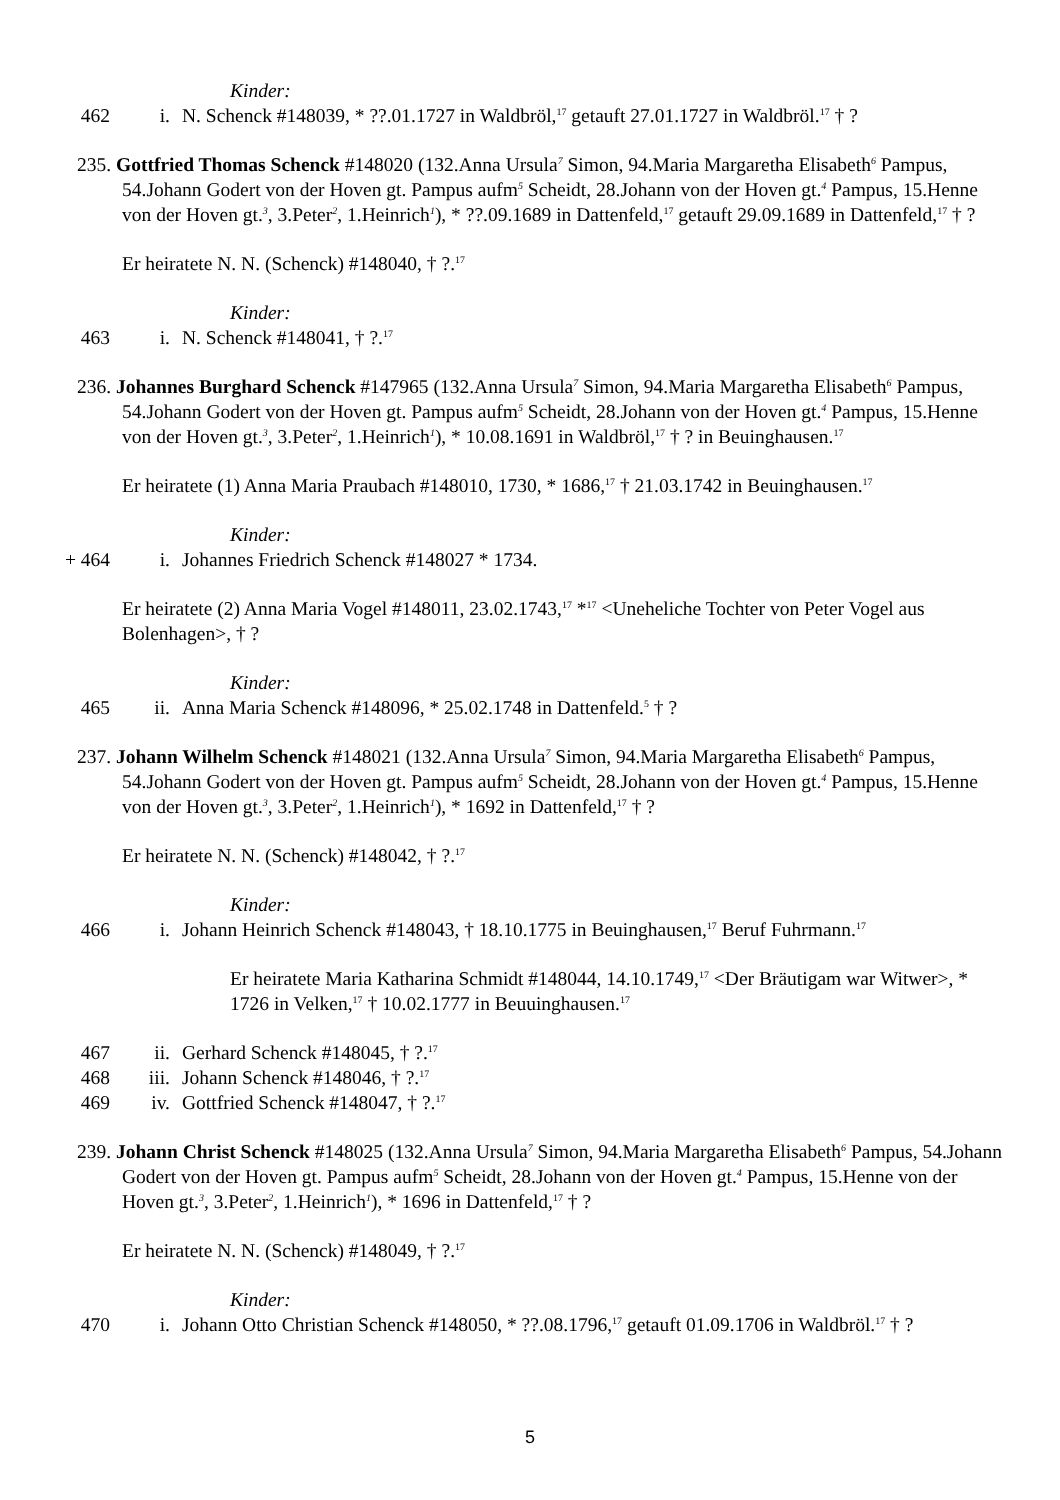Kinder:
462 i. N. Schenck #148039, * ??.01.1727 in Waldbröl,<sup>17</sup> getauft 27.01.1727 in Waldbröl.<sup>17</sup> † ?
235. Gottfried Thomas Schenck #148020 (132.Anna Ursula<sup>7</sup> Simon, 94.Maria Margaretha Elisabeth<sup>6</sup> Pampus, 54.Johann Godert von der Hoven gt. Pampus aufm<sup>5</sup> Scheidt, 28.Johann von der Hoven gt.<sup>4</sup> Pampus, 15.Henne von der Hoven gt.<sup>3</sup>, 3.Peter<sup>2</sup>, 1.Heinrich<sup>1</sup>), * ??.09.1689 in Dattenfeld,<sup>17</sup> getauft 29.09.1689 in Dattenfeld,<sup>17</sup> † ?
Er heiratete N. N. (Schenck) #148040, † ?.<sup>17</sup>
Kinder:
463 i. N. Schenck #148041, † ?.<sup>17</sup>
236. Johannes Burghard Schenck #147965 (132.Anna Ursula<sup>7</sup> Simon, 94.Maria Margaretha Elisabeth<sup>6</sup> Pampus, 54.Johann Godert von der Hoven gt. Pampus aufm<sup>5</sup> Scheidt, 28.Johann von der Hoven gt.<sup>4</sup> Pampus, 15.Henne von der Hoven gt.<sup>3</sup>, 3.Peter<sup>2</sup>, 1.Heinrich<sup>1</sup>), * 10.08.1691 in Waldbröl,<sup>17</sup> † ? in Beuinghausen.<sup>17</sup>
Er heiratete (1) Anna Maria Praubach #148010, 1730, * 1686,<sup>17</sup> † 21.03.1742 in Beuinghausen.<sup>17</sup>
Kinder:
+ 464 i. Johannes Friedrich Schenck #148027 * 1734.
Er heiratete (2) Anna Maria Vogel #148011, 23.02.1743,<sup>17</sup> *<sup>17</sup> <Uneheliche Tochter von Peter Vogel aus Bolenhagen>, † ?
Kinder:
465 ii. Anna Maria Schenck #148096, * 25.02.1748 in Dattenfeld.<sup>5</sup> † ?
237. Johann Wilhelm Schenck #148021 (132.Anna Ursula<sup>7</sup> Simon, 94.Maria Margaretha Elisabeth<sup>6</sup> Pampus, 54.Johann Godert von der Hoven gt. Pampus aufm<sup>5</sup> Scheidt, 28.Johann von der Hoven gt.<sup>4</sup> Pampus, 15.Henne von der Hoven gt.<sup>3</sup>, 3.Peter<sup>2</sup>, 1.Heinrich<sup>1</sup>), * 1692 in Dattenfeld,<sup>17</sup> † ?
Er heiratete N. N. (Schenck) #148042, † ?.<sup>17</sup>
Kinder:
466 i. Johann Heinrich Schenck #148043, † 18.10.1775 in Beuinghausen,<sup>17</sup> Beruf Fuhrmann.<sup>17</sup>
Er heiratete Maria Katharina Schmidt #148044, 14.10.1749,<sup>17</sup> <Der Bräutigam war Witwer>, * 1726 in Velken,<sup>17</sup> † 10.02.1777 in Beuuinghausen.<sup>17</sup>
467 ii. Gerhard Schenck #148045, † ?.<sup>17</sup>
468 iii. Johann Schenck #148046, † ?.<sup>17</sup>
469 iv. Gottfried Schenck #148047, † ?.<sup>17</sup>
239. Johann Christ Schenck #148025 (132.Anna Ursula<sup>7</sup> Simon, 94.Maria Margaretha Elisabeth<sup>6</sup> Pampus, 54.Johann Godert von der Hoven gt. Pampus aufm<sup>5</sup> Scheidt, 28.Johann von der Hoven gt.<sup>4</sup> Pampus, 15.Henne von der Hoven gt.<sup>3</sup>, 3.Peter<sup>2</sup>, 1.Heinrich<sup>1</sup>), * 1696 in Dattenfeld,<sup>17</sup> † ?
Er heiratete N. N. (Schenck) #148049, † ?.<sup>17</sup>
Kinder:
470 i. Johann Otto Christian Schenck #148050, * ??.08.1796,<sup>17</sup> getauft 01.09.1706 in Waldbröl.<sup>17</sup> † ?
5